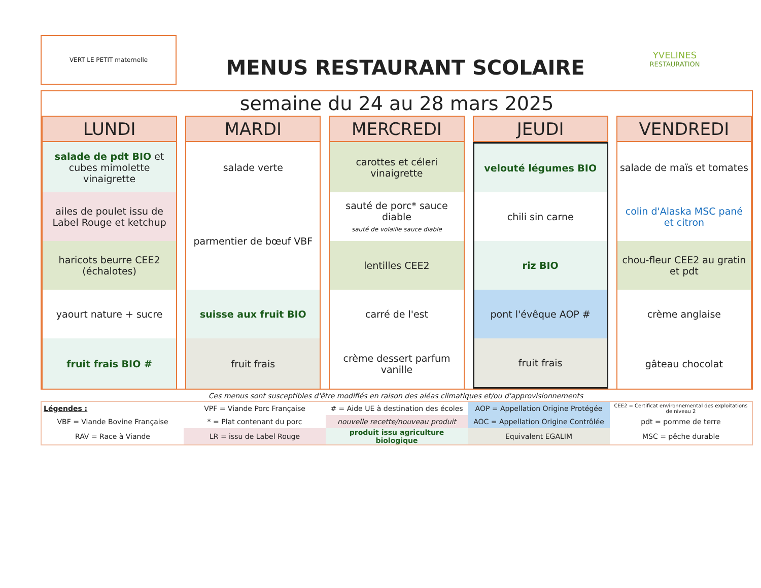VERT LE PETIT maternelle
MENUS RESTAURANT SCOLAIRE
YVELINES
RESTAURATION
semaine du 24 au 28 mars 2025
| LUNDI | MARDI | MERCREDI | JEUDI | VENDREDI |
| --- | --- | --- | --- | --- |
| salade de pdt BIO et cubes mimolette vinaigrette | salade verte | carottes et céleri vinaigrette | velouté légumes BIO | salade de maïs et tomates |
| ailes de poulet issu de Label Rouge et ketchup | parmentier de bœuf VBF | sauté de porc* sauce diable sauté de volaille sauce diable | chili sin carne | colin d'Alaska MSC pané et citron |
| haricots beurre CEE2 (échalotes) | | lentilles CEE2 | riz BIO | chou-fleur CEE2 au gratin et pdt |
| yaourt nature + sucre | suisse aux fruit BIO | carré de l'est | pont l'évêque AOP # | crème anglaise |
| fruit frais BIO # | fruit frais | crème dessert parfum vanille | fruit frais | gâteau chocolat |
Ces menus sont susceptibles d'être modifiés en raison des aléas climatiques et/ou d'approvisionnements
| Légendes : | VPF = Viande Porc Française | # = Aide UE à destination des écoles | AOP = Appellation Origine Protégée | CEE2 = Certificat environnemental des exploitations de niveau 2 |
| VBF = Viande Bovine Française | * = Plat contenant du porc | nouvelle recette/nouveau produit | AOC = Appellation Origine Contrôlée | pdt = pomme de terre |
| RAV = Race à Viande | LR = issu de Label Rouge | produit issu agriculture biologique | Equivalent EGALIM | MSC = pêche durable |